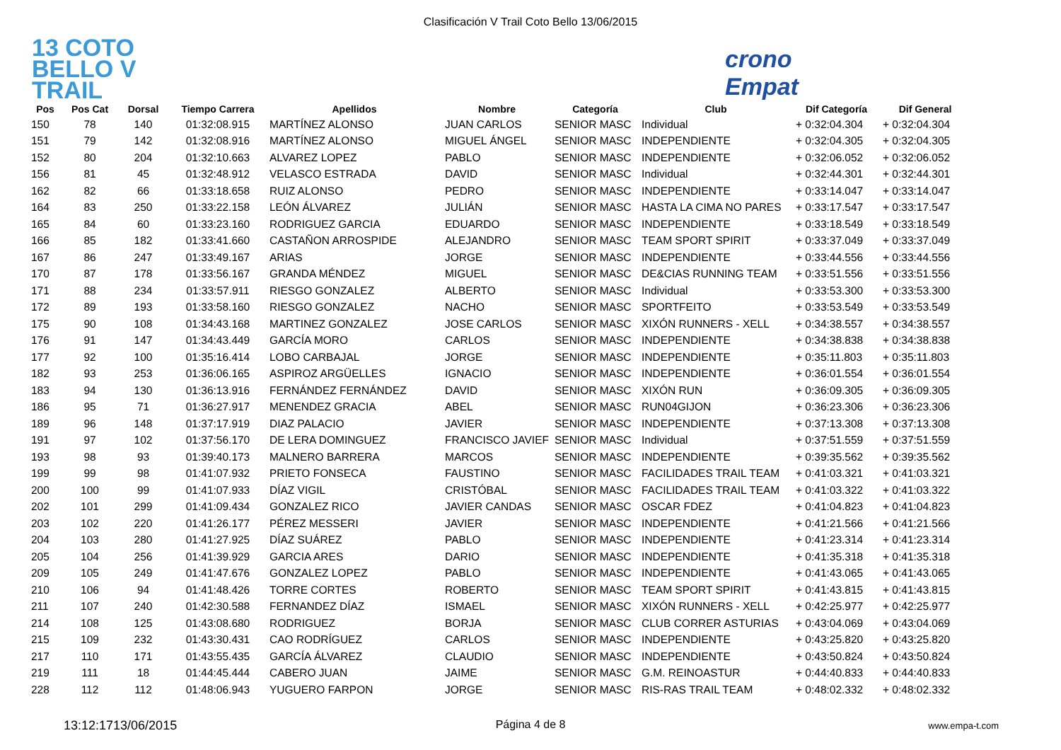Clasificación V Trail Coto Bello 13/06/2015
13 COTO BELLO V TRAIL
crono Empat
| Pos | Pos Cat | Dorsal | Tiempo Carrera | Apellidos | Nombre | Categoría | Club | Dif Categoría | Dif General |
| --- | --- | --- | --- | --- | --- | --- | --- | --- | --- |
| 150 | 78 | 140 | 01:32:08.915 | MARTÍNEZ ALONSO | JUAN CARLOS | SENIOR MASC | Individual | + 0:32:04.304 | + 0:32:04.304 |
| 151 | 79 | 142 | 01:32:08.916 | MARTÍNEZ ALONSO | MIGUEL ÁNGEL | SENIOR MASC | INDEPENDIENTE | + 0:32:04.305 | + 0:32:04.305 |
| 152 | 80 | 204 | 01:32:10.663 | ALVAREZ LOPEZ | PABLO | SENIOR MASC | INDEPENDIENTE | + 0:32:06.052 | + 0:32:06.052 |
| 156 | 81 | 45 | 01:32:48.912 | VELASCO ESTRADA | DAVID | SENIOR MASC | Individual | + 0:32:44.301 | + 0:32:44.301 |
| 162 | 82 | 66 | 01:33:18.658 | RUIZ ALONSO | PEDRO | SENIOR MASC | INDEPENDIENTE | + 0:33:14.047 | + 0:33:14.047 |
| 164 | 83 | 250 | 01:33:22.158 | LEÓN ÁLVAREZ | JULIÁN | SENIOR MASC | HASTA LA CIMA NO PARES | + 0:33:17.547 | + 0:33:17.547 |
| 165 | 84 | 60 | 01:33:23.160 | RODRIGUEZ GARCIA | EDUARDO | SENIOR MASC | INDEPENDIENTE | + 0:33:18.549 | + 0:33:18.549 |
| 166 | 85 | 182 | 01:33:41.660 | CASTAÑON ARROSPIDE | ALEJANDRO | SENIOR MASC | TEAM SPORT SPIRIT | + 0:33:37.049 | + 0:33:37.049 |
| 167 | 86 | 247 | 01:33:49.167 | ARIAS | JORGE | SENIOR MASC | INDEPENDIENTE | + 0:33:44.556 | + 0:33:44.556 |
| 170 | 87 | 178 | 01:33:56.167 | GRANDA MÉNDEZ | MIGUEL | SENIOR MASC | DE&CIAS RUNNING TEAM | + 0:33:51.556 | + 0:33:51.556 |
| 171 | 88 | 234 | 01:33:57.911 | RIESGO GONZALEZ | ALBERTO | SENIOR MASC | Individual | + 0:33:53.300 | + 0:33:53.300 |
| 172 | 89 | 193 | 01:33:58.160 | RIESGO GONZALEZ | NACHO | SENIOR MASC | SPORTFEITO | + 0:33:53.549 | + 0:33:53.549 |
| 175 | 90 | 108 | 01:34:43.168 | MARTINEZ GONZALEZ | JOSE CARLOS | SENIOR MASC | XIXÓN RUNNERS - XELL | + 0:34:38.557 | + 0:34:38.557 |
| 176 | 91 | 147 | 01:34:43.449 | GARCÍA MORO | CARLOS | SENIOR MASC | INDEPENDIENTE | + 0:34:38.838 | + 0:34:38.838 |
| 177 | 92 | 100 | 01:35:16.414 | LOBO CARBAJAL | JORGE | SENIOR MASC | INDEPENDIENTE | + 0:35:11.803 | + 0:35:11.803 |
| 182 | 93 | 253 | 01:36:06.165 | ASPIROZ ARGÜELLES | IGNACIO | SENIOR MASC | INDEPENDIENTE | + 0:36:01.554 | + 0:36:01.554 |
| 183 | 94 | 130 | 01:36:13.916 | FERNÁNDEZ FERNÁNDEZ | DAVID | SENIOR MASC | XIXÓN RUN | + 0:36:09.305 | + 0:36:09.305 |
| 186 | 95 | 71 | 01:36:27.917 | MENENDEZ GRACIA | ABEL | SENIOR MASC | RUN04GIJON | + 0:36:23.306 | + 0:36:23.306 |
| 189 | 96 | 148 | 01:37:17.919 | DIAZ PALACIO | JAVIER | SENIOR MASC | INDEPENDIENTE | + 0:37:13.308 | + 0:37:13.308 |
| 191 | 97 | 102 | 01:37:56.170 | DE LERA DOMINGUEZ | FRANCISCO JAVIEF | SENIOR MASC | Individual | + 0:37:51.559 | + 0:37:51.559 |
| 193 | 98 | 93 | 01:39:40.173 | MALNERO BARRERA | MARCOS | SENIOR MASC | INDEPENDIENTE | + 0:39:35.562 | + 0:39:35.562 |
| 199 | 99 | 98 | 01:41:07.932 | PRIETO FONSECA | FAUSTINO | SENIOR MASC | FACILIDADES TRAIL TEAM | + 0:41:03.321 | + 0:41:03.321 |
| 200 | 100 | 99 | 01:41:07.933 | DÍAZ VIGIL | CRISTÓBAL | SENIOR MASC | FACILIDADES TRAIL TEAM | + 0:41:03.322 | + 0:41:03.322 |
| 202 | 101 | 299 | 01:41:09.434 | GONZALEZ RICO | JAVIER CANDAS | SENIOR MASC | OSCAR FDEZ | + 0:41:04.823 | + 0:41:04.823 |
| 203 | 102 | 220 | 01:41:26.177 | PÉREZ MESSERI | JAVIER | SENIOR MASC | INDEPENDIENTE | + 0:41:21.566 | + 0:41:21.566 |
| 204 | 103 | 280 | 01:41:27.925 | DÍAZ SUÁREZ | PABLO | SENIOR MASC | INDEPENDIENTE | + 0:41:23.314 | + 0:41:23.314 |
| 205 | 104 | 256 | 01:41:39.929 | GARCIA ARES | DARIO | SENIOR MASC | INDEPENDIENTE | + 0:41:35.318 | + 0:41:35.318 |
| 209 | 105 | 249 | 01:41:47.676 | GONZALEZ LOPEZ | PABLO | SENIOR MASC | INDEPENDIENTE | + 0:41:43.065 | + 0:41:43.065 |
| 210 | 106 | 94 | 01:41:48.426 | TORRE CORTES | ROBERTO | SENIOR MASC | TEAM SPORT SPIRIT | + 0:41:43.815 | + 0:41:43.815 |
| 211 | 107 | 240 | 01:42:30.588 | FERNANDEZ DÍAZ | ISMAEL | SENIOR MASC | XIXÓN RUNNERS - XELL | + 0:42:25.977 | + 0:42:25.977 |
| 214 | 108 | 125 | 01:43:08.680 | RODRIGUEZ | BORJA | SENIOR MASC | CLUB CORRER ASTURIAS | + 0:43:04.069 | + 0:43:04.069 |
| 215 | 109 | 232 | 01:43:30.431 | CAO RODRÍGUEZ | CARLOS | SENIOR MASC | INDEPENDIENTE | + 0:43:25.820 | + 0:43:25.820 |
| 217 | 110 | 171 | 01:43:55.435 | GARCÍA ÁLVAREZ | CLAUDIO | SENIOR MASC | INDEPENDIENTE | + 0:43:50.824 | + 0:43:50.824 |
| 219 | 111 | 18 | 01:44:45.444 | CABERO JUAN | JAIME | SENIOR MASC | G.M. REINOASTUR | + 0:44:40.833 | + 0:44:40.833 |
| 228 | 112 | 112 | 01:48:06.943 | YUGUERO FARPON | JORGE | SENIOR MASC | RIS-RAS TRAIL TEAM | + 0:48:02.332 | + 0:48:02.332 |
13:12:1713/06/2015 Página 4 de 8 www.empa-t.com